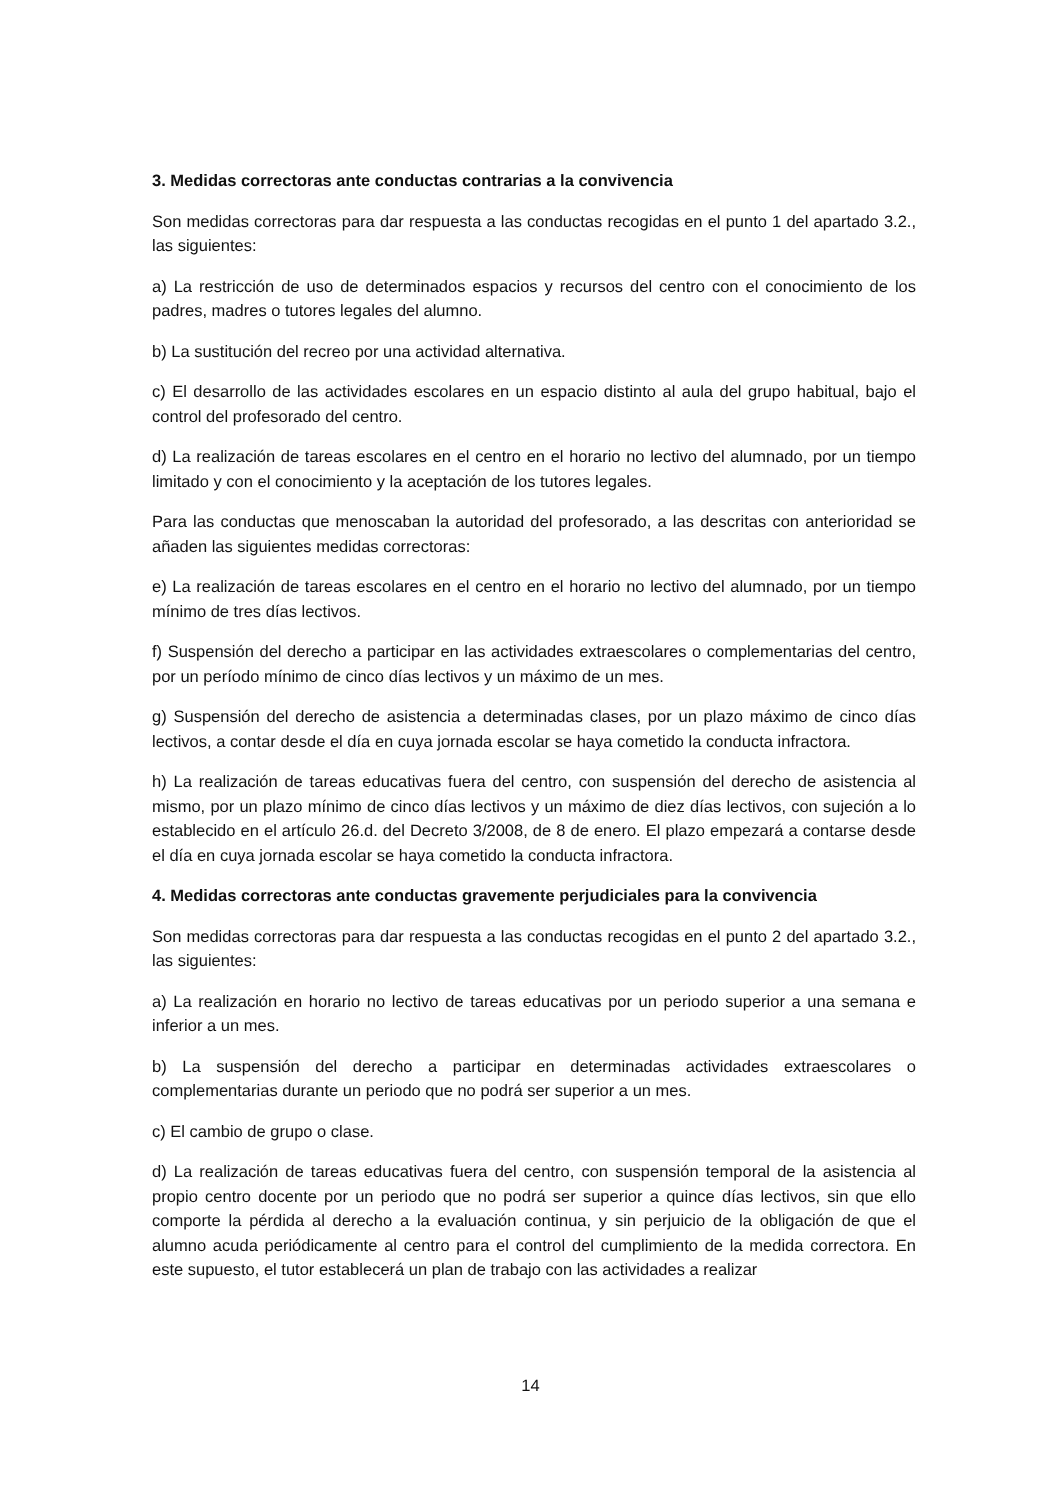3. Medidas correctoras ante conductas contrarias a la convivencia
Son medidas correctoras para dar respuesta a las conductas recogidas en el punto 1 del apartado 3.2., las siguientes:
a) La restricción de uso de determinados espacios y recursos del centro con el conocimiento de los padres, madres o tutores legales del alumno.
b) La sustitución del recreo por una actividad alternativa.
c) El desarrollo de las actividades escolares en un espacio distinto al aula del grupo habitual, bajo el control del profesorado del centro.
d) La realización de tareas escolares en el centro en el horario no lectivo del alumnado, por un tiempo limitado y con el conocimiento y la aceptación de los tutores legales.
Para las conductas que menoscaban la autoridad del profesorado, a las descritas con anterioridad se añaden las siguientes medidas correctoras:
e) La realización de tareas escolares en el centro en el horario no lectivo del alumnado, por un tiempo mínimo de tres días lectivos.
f) Suspensión del derecho a participar en las actividades extraescolares o complementarias del centro, por un período mínimo de cinco días lectivos y un máximo de un mes.
g) Suspensión del derecho de asistencia a determinadas clases, por un plazo máximo de cinco días lectivos, a contar desde el día en cuya jornada escolar se haya cometido la conducta infractora.
h) La realización de tareas educativas fuera del centro, con suspensión del derecho de asistencia al mismo, por un plazo mínimo de cinco días lectivos y un máximo de diez días lectivos, con sujeción a lo establecido en el artículo 26.d. del Decreto 3/2008, de 8 de enero. El plazo empezará a contarse desde el día en cuya jornada escolar se haya cometido la conducta infractora.
4. Medidas correctoras ante conductas gravemente perjudiciales para la convivencia
Son medidas correctoras para dar respuesta a las conductas recogidas en el punto 2 del apartado 3.2., las siguientes:
a) La realización en horario no lectivo de tareas educativas por un periodo superior a una semana e inferior a un mes.
b) La suspensión del derecho a participar en determinadas actividades extraescolares o complementarias durante un periodo que no podrá ser superior a un mes.
c) El cambio de grupo o clase.
d) La realización de tareas educativas fuera del centro, con suspensión temporal de la asistencia al propio centro docente por un periodo que no podrá ser superior a quince días lectivos, sin que ello comporte la pérdida al derecho a la evaluación continua, y sin perjuicio de la obligación de que el alumno acuda periódicamente al centro para el control del cumplimiento de la medida correctora. En este supuesto, el tutor establecerá un plan de trabajo con las actividades a realizar
14